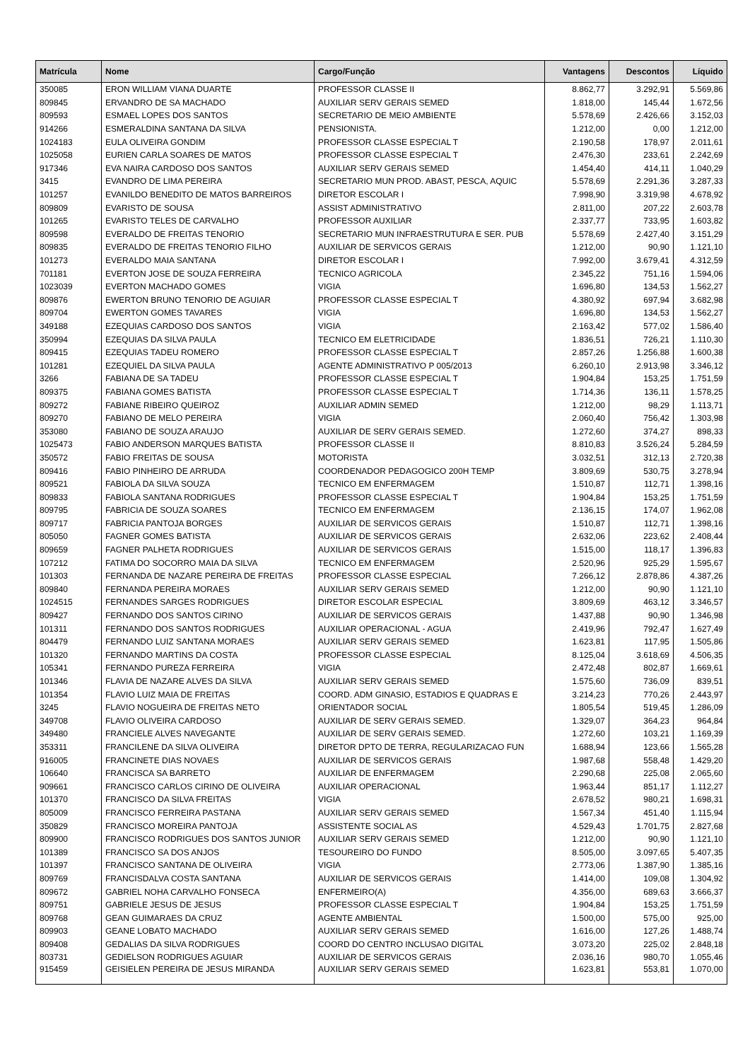| Matrícula | Nome | Cargo/Função | Vantagens | Descontos | Líquido |
| --- | --- | --- | --- | --- | --- |
| 350085 | ERON WILLIAM VIANA DUARTE | PROFESSOR CLASSE II | 8.862,77 | 3.292,91 | 5.569,86 |
| 809845 | ERVANDRO DE SA MACHADO | AUXILIAR SERV GERAIS SEMED | 1.818,00 | 145,44 | 1.672,56 |
| 809593 | ESMAEL LOPES DOS SANTOS | SECRETARIO DE MEIO AMBIENTE | 5.578,69 | 2.426,66 | 3.152,03 |
| 914266 | ESMERALDINA SANTANA DA SILVA | PENSIONISTA. | 1.212,00 | 0,00 | 1.212,00 |
| 1024183 | EULA OLIVEIRA GONDIM | PROFESSOR CLASSE ESPECIAL T | 2.190,58 | 178,97 | 2.011,61 |
| 1025058 | EURIEN CARLA SOARES DE MATOS | PROFESSOR CLASSE ESPECIAL T | 2.476,30 | 233,61 | 2.242,69 |
| 917346 | EVA NAIRA CARDOSO DOS SANTOS | AUXILIAR SERV GERAIS SEMED | 1.454,40 | 414,11 | 1.040,29 |
| 3415 | EVANDRO DE LIMA PEREIRA | SECRETARIO MUN PROD. ABAST, PESCA, AQUIC | 5.578,69 | 2.291,36 | 3.287,33 |
| 101257 | EVANILDO BENEDITO DE MATOS BARREIROS | DIRETOR ESCOLAR I | 7.998,90 | 3.319,98 | 4.678,92 |
| 809809 | EVARISTO DE SOUSA | ASSIST ADMINISTRATIVO | 2.811,00 | 207,22 | 2.603,78 |
| 101265 | EVARISTO TELES DE CARVALHO | PROFESSOR AUXILIAR | 2.337,77 | 733,95 | 1.603,82 |
| 809598 | EVERALDO DE FREITAS TENORIO | SECRETARIO MUN INFRAESTRUTURA E SER. PUB | 5.578,69 | 2.427,40 | 3.151,29 |
| 809835 | EVERALDO DE FREITAS TENORIO FILHO | AUXILIAR DE SERVICOS GERAIS | 1.212,00 | 90,90 | 1.121,10 |
| 101273 | EVERALDO MAIA SANTANA | DIRETOR ESCOLAR I | 7.992,00 | 3.679,41 | 4.312,59 |
| 701181 | EVERTON JOSE DE SOUZA FERREIRA | TECNICO AGRICOLA | 2.345,22 | 751,16 | 1.594,06 |
| 1023039 | EVERTON MACHADO GOMES | VIGIA | 1.696,80 | 134,53 | 1.562,27 |
| 809876 | EWERTON BRUNO TENORIO DE AGUIAR | PROFESSOR CLASSE ESPECIAL T | 4.380,92 | 697,94 | 3.682,98 |
| 809704 | EWERTON GOMES TAVARES | VIGIA | 1.696,80 | 134,53 | 1.562,27 |
| 349188 | EZEQUIAS CARDOSO DOS SANTOS | VIGIA | 2.163,42 | 577,02 | 1.586,40 |
| 350994 | EZEQUIAS DA SILVA PAULA | TECNICO EM ELETRICIDADE | 1.836,51 | 726,21 | 1.110,30 |
| 809415 | EZEQUIAS TADEU ROMERO | PROFESSOR CLASSE ESPECIAL T | 2.857,26 | 1.256,88 | 1.600,38 |
| 101281 | EZEQUIEL DA SILVA PAULA | AGENTE ADMINISTRATIVO P 005/2013 | 6.260,10 | 2.913,98 | 3.346,12 |
| 3266 | FABIANA DE SA TADEU | PROFESSOR CLASSE ESPECIAL T | 1.904,84 | 153,25 | 1.751,59 |
| 809375 | FABIANA GOMES BATISTA | PROFESSOR CLASSE ESPECIAL T | 1.714,36 | 136,11 | 1.578,25 |
| 809272 | FABIANE RIBEIRO QUEIROZ | AUXILIAR ADMIN SEMED | 1.212,00 | 98,29 | 1.113,71 |
| 809270 | FABIANO DE MELO PEREIRA | VIGIA | 2.060,40 | 756,42 | 1.303,98 |
| 353080 | FABIANO DE SOUZA ARAUJO | AUXILIAR DE SERV GERAIS SEMED. | 1.272,60 | 374,27 | 898,33 |
| 1025473 | FABIO ANDERSON MARQUES BATISTA | PROFESSOR CLASSE II | 8.810,83 | 3.526,24 | 5.284,59 |
| 350572 | FABIO FREITAS DE SOUSA | MOTORISTA | 3.032,51 | 312,13 | 2.720,38 |
| 809416 | FABIO PINHEIRO DE ARRUDA | COORDENADOR PEDAGOGICO 200H TEMP | 3.809,69 | 530,75 | 3.278,94 |
| 809521 | FABIOLA DA SILVA SOUZA | TECNICO EM ENFERMAGEM | 1.510,87 | 112,71 | 1.398,16 |
| 809833 | FABIOLA SANTANA RODRIGUES | PROFESSOR CLASSE ESPECIAL T | 1.904,84 | 153,25 | 1.751,59 |
| 809795 | FABRICIA DE SOUZA SOARES | TECNICO EM ENFERMAGEM | 2.136,15 | 174,07 | 1.962,08 |
| 809717 | FABRICIA PANTOJA BORGES | AUXILIAR DE SERVICOS GERAIS | 1.510,87 | 112,71 | 1.398,16 |
| 805050 | FAGNER GOMES BATISTA | AUXILIAR DE SERVICOS GERAIS | 2.632,06 | 223,62 | 2.408,44 |
| 809659 | FAGNER PALHETA RODRIGUES | AUXILIAR DE SERVICOS GERAIS | 1.515,00 | 118,17 | 1.396,83 |
| 107212 | FATIMA DO SOCORRO MAIA DA SILVA | TECNICO EM ENFERMAGEM | 2.520,96 | 925,29 | 1.595,67 |
| 101303 | FERNANDA DE NAZARE PEREIRA DE FREITAS | PROFESSOR CLASSE ESPECIAL | 7.266,12 | 2.878,86 | 4.387,26 |
| 809840 | FERNANDA PEREIRA MORAES | AUXILIAR SERV GERAIS SEMED | 1.212,00 | 90,90 | 1.121,10 |
| 1024515 | FERNANDES SARGES RODRIGUES | DIRETOR ESCOLAR ESPECIAL | 3.809,69 | 463,12 | 3.346,57 |
| 809427 | FERNANDO DOS SANTOS CIRINO | AUXILIAR DE SERVICOS GERAIS | 1.437,88 | 90,90 | 1.346,98 |
| 101311 | FERNANDO DOS SANTOS RODRIGUES | AUXILIAR OPERACIONAL - AGUA | 2.419,96 | 792,47 | 1.627,49 |
| 804479 | FERNANDO LUIZ SANTANA MORAES | AUXILIAR SERV GERAIS SEMED | 1.623,81 | 117,95 | 1.505,86 |
| 101320 | FERNANDO MARTINS DA COSTA | PROFESSOR CLASSE ESPECIAL | 8.125,04 | 3.618,69 | 4.506,35 |
| 105341 | FERNANDO PUREZA FERREIRA | VIGIA | 2.472,48 | 802,87 | 1.669,61 |
| 101346 | FLAVIA DE NAZARE ALVES DA SILVA | AUXILIAR SERV GERAIS SEMED | 1.575,60 | 736,09 | 839,51 |
| 101354 | FLAVIO LUIZ MAIA DE FREITAS | COORD. ADM GINASIO, ESTADIOS E QUADRAS E | 3.214,23 | 770,26 | 2.443,97 |
| 3245 | FLAVIO NOGUEIRA DE FREITAS NETO | ORIENTADOR SOCIAL | 1.805,54 | 519,45 | 1.286,09 |
| 349708 | FLAVIO OLIVEIRA CARDOSO | AUXILIAR DE SERV GERAIS SEMED. | 1.329,07 | 364,23 | 964,84 |
| 349480 | FRANCIELE ALVES NAVEGANTE | AUXILIAR DE SERV GERAIS SEMED. | 1.272,60 | 103,21 | 1.169,39 |
| 353311 | FRANCILENE DA SILVA OLIVEIRA | DIRETOR DPTO DE TERRA, REGULARIZACAO FUN | 1.688,94 | 123,66 | 1.565,28 |
| 916005 | FRANCINETE DIAS NOVAES | AUXILIAR DE SERVICOS GERAIS | 1.987,68 | 558,48 | 1.429,20 |
| 106640 | FRANCISCA SA BARRETO | AUXILIAR DE ENFERMAGEM | 2.290,68 | 225,08 | 2.065,60 |
| 909661 | FRANCISCO CARLOS CIRINO DE OLIVEIRA | AUXILIAR OPERACIONAL | 1.963,44 | 851,17 | 1.112,27 |
| 101370 | FRANCISCO DA SILVA FREITAS | VIGIA | 2.678,52 | 980,21 | 1.698,31 |
| 805009 | FRANCISCO FERREIRA PASTANA | AUXILIAR SERV GERAIS SEMED | 1.567,34 | 451,40 | 1.115,94 |
| 350829 | FRANCISCO MOREIRA PANTOJA | ASSISTENTE SOCIAL AS | 4.529,43 | 1.701,75 | 2.827,68 |
| 809900 | FRANCISCO RODRIGUES DOS SANTOS JUNIOR | AUXILIAR SERV GERAIS SEMED | 1.212,00 | 90,90 | 1.121,10 |
| 101389 | FRANCISCO SA DOS ANJOS | TESOUREIRO DO FUNDO | 8.505,00 | 3.097,65 | 5.407,35 |
| 101397 | FRANCISCO SANTANA DE OLIVEIRA | VIGIA | 2.773,06 | 1.387,90 | 1.385,16 |
| 809769 | FRANCISDALVA COSTA SANTANA | AUXILIAR DE SERVICOS GERAIS | 1.414,00 | 109,08 | 1.304,92 |
| 809672 | GABRIEL NOHA CARVALHO FONSECA | ENFERMEIRO(A) | 4.356,00 | 689,63 | 3.666,37 |
| 809751 | GABRIELE JESUS DE JESUS | PROFESSOR CLASSE ESPECIAL T | 1.904,84 | 153,25 | 1.751,59 |
| 809768 | GEAN GUIMARAES DA CRUZ | AGENTE AMBIENTAL | 1.500,00 | 575,00 | 925,00 |
| 809903 | GEANE LOBATO MACHADO | AUXILIAR SERV GERAIS SEMED | 1.616,00 | 127,26 | 1.488,74 |
| 809408 | GEDALIAS DA SILVA RODRIGUES | COORD DO CENTRO INCLUSAO DIGITAL | 3.073,20 | 225,02 | 2.848,18 |
| 803731 | GEDIELSON RODRIGUES AGUIAR | AUXILIAR DE SERVICOS GERAIS | 2.036,16 | 980,70 | 1.055,46 |
| 915459 | GEISIELEN PEREIRA DE JESUS MIRANDA | AUXILIAR SERV GERAIS SEMED | 1.623,81 | 553,81 | 1.070,00 |